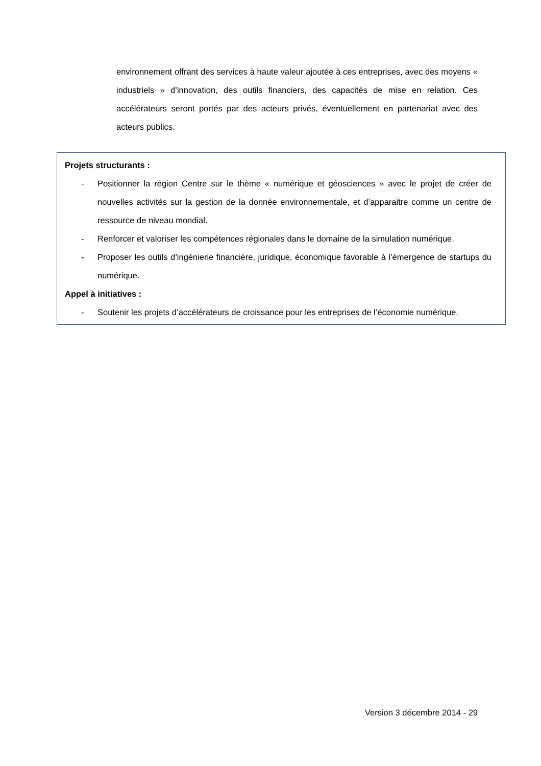environnement offrant des services à haute valeur ajoutée à ces entreprises, avec des moyens « industriels » d’innovation, des outils financiers, des capacités de mise en relation. Ces accélérateurs seront portés par des acteurs privés, éventuellement en partenariat avec des acteurs publics.
Projets structurants :
- Positionner la région Centre sur le thème « numérique et géosciences » avec le projet de créer de nouvelles activités sur la gestion de la donnée environnementale, et d’apparaitre comme un centre de ressource de niveau mondial.
- Renforcer et valoriser les compétences régionales dans le domaine de la simulation numérique.
- Proposer les outils d’ingénierie financière, juridique, économique favorable à l’émergence de startups du numérique.
Appel à initiatives :
- Soutenir les projets d’accélérateurs de croissance pour les entreprises de l’économie numérique.
Version 3 décembre 2014 - 29